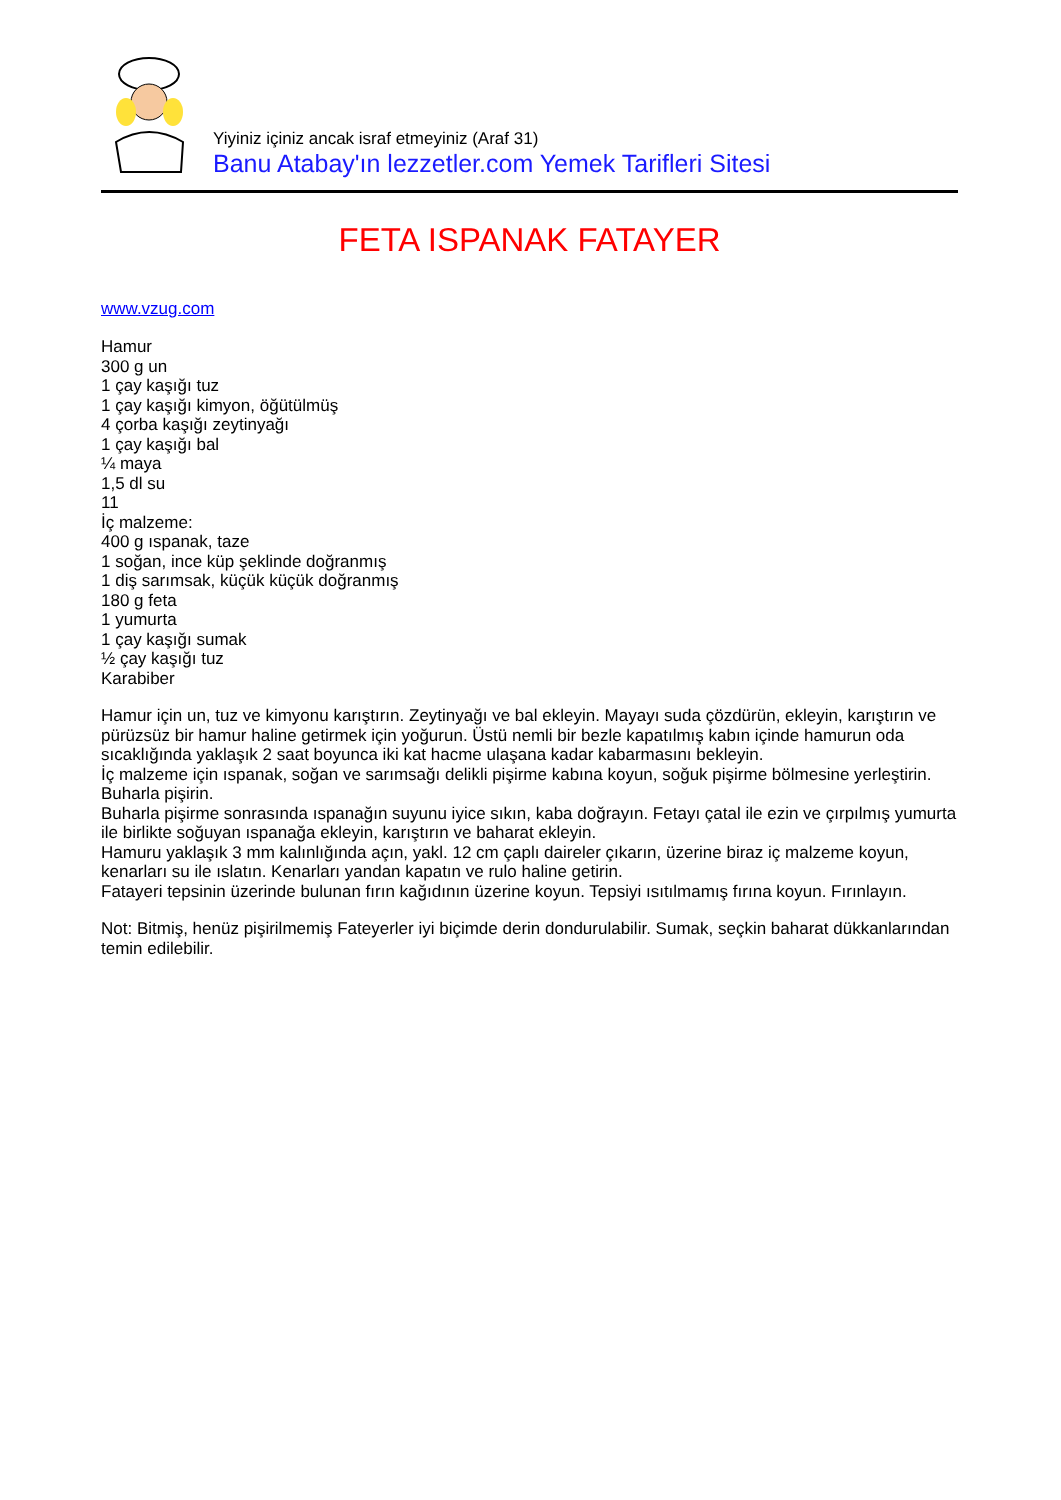Yiyiniz içiniz ancak israf etmeyiniz (Araf 31)
Banu Atabay'ın lezzetler.com Yemek Tarifleri Sitesi
FETA ISPANAK FATAYER
www.vzug.com
Hamur
300 g un
1 çay kaşığı tuz
1 çay kaşığı kimyon, öğütülmüş
4 çorba kaşığı zeytinyağı
1 çay kaşığı bal
¼ maya
1,5 dl su
11
İç malzeme:
400 g ıspanak, taze
1 soğan, ince küp şeklinde doğranmış
1 diş sarımsak, küçük küçük doğranmış
180 g feta
1 yumurta
1 çay kaşığı sumak
½ çay kaşığı tuz
Karabiber
Hamur için un, tuz ve kimyonu karıştırın. Zeytinyağı ve bal ekleyin. Mayayı suda çözdürün, ekleyin, karıştırın ve pürüzsüz bir hamur haline getirmek için yoğurun. Üstü nemli bir bezle kapatılmış kabın içinde hamurun oda sıcaklığında yaklaşık 2 saat boyunca iki kat hacme ulaşana kadar kabarmasını bekleyin.
İç malzeme için ıspanak, soğan ve sarımsağı delikli pişirme kabına koyun, soğuk pişirme bölmesine yerleştirin. Buharla pişirin.
Buharla pişirme sonrasında ıspanağın suyunu iyice sıkın, kaba doğrayın. Fetayı çatal ile ezin ve çırpılmış yumurta ile birlikte soğuyan ıspanağa ekleyin, karıştırın ve baharat ekleyin.
Hamuru yaklaşık 3 mm kalınlığında açın, yakl. 12 cm çaplı daireler çıkarın, üzerine biraz iç malzeme koyun, kenarları su ile ıslatın. Kenarları yandan kapatın ve rulo haline getirin.
Fatayeri tepsinin üzerinde bulunan fırın kağıdının üzerine koyun. Tepsiyi ısıtılmamış fırına koyun. Fırınlayın.
Not: Bitmiş, henüz pişirilmemiş Fateyerler iyi biçimde derin dondurulabilir. Sumak, seçkin baharat dükkanlarından temin edilebilir.